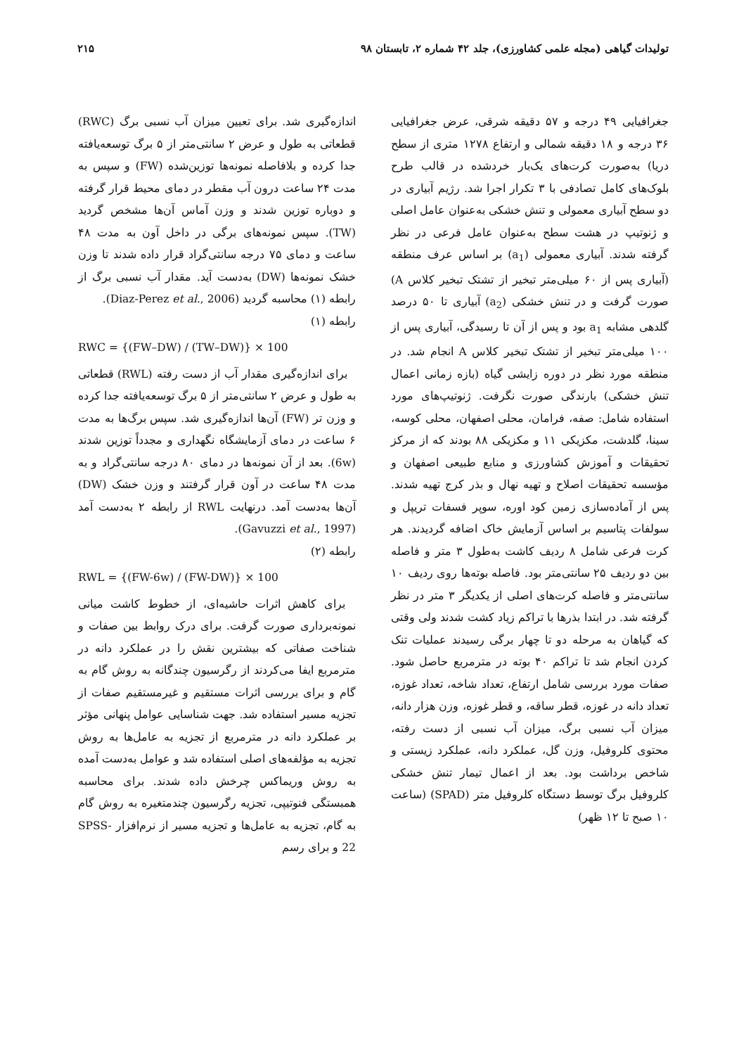تولیدات گیاهی (مجله علمی کشاورزی)، جلد ۴۲ شماره ۲، تابستان ۹۸ ۲۱۵
جغرافیایی ۴۹ درجه و ۵۷ دقیقه شرقی، عرض جغرافیایی ۳۶ درجه و ۱۸ دقیقه شمالی و ارتفاع ۱۲۷۸ متری از سطح دریا) به‌صورت کرت‌های یک‌بار خردشده در قالب طرح بلوک‌های کامل تصادفی با ۳ تکرار اجرا شد. رژیم آبیاری در دو سطح آبیاری معمولی و تنش خشکی به‌عنوان عامل اصلی و ژنوتیپ در هشت سطح به‌عنوان عامل فرعی در نظر گرفته شدند. آبیاری معمولی (a<sub>1</sub>) بر اساس عرف منطقه (آبیاری پس از ۶۰ میلی‌متر تبخیر از تشتک تبخیر کلاس A) صورت گرفت و در تنش خشکی (a<sub>2</sub>) آبیاری تا ۵۰ درصد گلدهی مشابه a<sub>1</sub> بود و پس از آن تا رسیدگی، آبیاری پس از ۱۰۰ میلی‌متر تبخیر از تشتک تبخیر کلاس A انجام شد. در منطقه مورد نظر در دوره زایشی گیاه (بازه زمانی اعمال تنش خشکی) بارندگی صورت نگرفت. ژنوتیپ‌های مورد استفاده شامل: صفه، فرامان، محلی اصفهان، محلی کوسه، سینا، گلدشت، مکزیکی ۱۱ و مکزیکی ۸۸ بودند که از مرکز تحقیقات و آموزش کشاورزی و منابع طبیعی اصفهان و مؤسسه تحقیقات اصلاح و تهیه نهال و بذر کرج تهیه شدند. پس از آماده‌سازی زمین کود اوره، سوپر فسفات تریپل و سولفات پتاسیم بر اساس آزمایش خاک اضافه گردیدند. هر کرت فرعی شامل ۸ ردیف کاشت به‌طول ۳ متر و فاصله بین دو ردیف ۲۵ سانتی‌متر بود. فاصله بوته‌ها روی ردیف ۱۰ سانتی‌متر و فاصله کرت‌های اصلی از یکدیگر ۳ متر در نظر گرفته شد. در ابتدا بذرها با تراکم زیاد کشت شدند ولی وقتی که گیاهان به مرحله دو تا چهار برگی رسیدند عملیات تنک کردن انجام شد تا تراکم ۴۰ بوته در مترمربع حاصل شود. صفات مورد بررسی شامل ارتفاع، تعداد شاخه، تعداد غوزه، تعداد دانه در غوزه، قطر ساقه، و قطر غوزه، وزن هزار دانه، میزان آب نسبی برگ، میزان آب نسبی از دست رفته، محتوی کلروفیل، وزن گل، عملکرد دانه، عملکرد زیستی و شاخص برداشت بود. بعد از اعمال تیمار تنش خشکی کلروفیل برگ توسط دستگاه کلروفیل متر (SPAD) (ساعت ۱۰ صبح تا ۱۲ ظهر)
اندازه‌گیری شد. برای تعیین میزان آب نسبی برگ (RWC) قطعاتی به طول و عرض ۲ سانتی‌متر از ۵ برگ توسعه‌یافته جدا کرده و بلافاصله نمونه‌ها توزین‌شده (FW) و سپس به مدت ۲۴ ساعت درون آب مقطر در دمای محیط قرار گرفته و دوباره توزین شدند و وزن آماس آن‌ها مشخص گردید (TW). سپس نمونه‌های برگی در داخل آون به مدت ۴۸ ساعت و دمای ۷۵ درجه سانتی‌گراد قرار داده شدند تا وزن خشک نمونه‌ها (DW) به‌دست آید. مقدار آب نسبی برگ از رابطه (۱) محاسبه گردید (Diaz-Perez et al., 2006).
رابطه (۱)
RWC = {(FW–DW) / (TW–DW)} × 100
برای اندازه‌گیری مقدار آب از دست رفته (RWL) قطعاتی به طول و عرض ۲ سانتی‌متر از ۵ برگ توسعه‌یافته جدا کرده و وزن تر (FW) آن‌ها اندازه‌گیری شد. سپس برگ‌ها به مدت ۶ ساعت در دمای آزمایشگاه نگهداری و مجدداً توزین شدند (6w). بعد از آن نمونه‌ها در دمای ۸۰ درجه سانتی‌گراد و به مدت ۴۸ ساعت در آون قرار گرفتند و وزن خشک (DW) آن‌ها به‌دست آمد. درنهایت RWL از رابطه ۲ به‌دست آمد (Gavuzzi et al., 1997).
رابطه (۲)
RWL = {(FW-6w) / (FW-DW)} × 100
برای کاهش اثرات حاشیه‌ای، از خطوط کاشت میانی نمونه‌برداری صورت گرفت. برای درک روابط بین صفات و شناخت صفاتی که بیشترین نقش را در عملکرد دانه در مترمربع ایفا می‌کردند از رگرسیون چندگانه به روش گام به گام و برای بررسی اثرات مستقیم و غیرمستقیم صفات از تجزیه مسیر استفاده شد. جهت شناسایی عوامل پنهانی مؤثر بر عملکرد دانه در مترمربع از تجزیه به عامل‌ها به روش تجزیه به مؤلفه‌های اصلی استفاده شد و عوامل به‌دست آمده به روش وریماکس چرخش داده شدند. برای محاسبه همبستگی فنوتیپی، تجزیه رگرسیون چندمتغیره به روش گام به گام، تجزیه به عامل‌ها و تجزیه مسیر از نرم‌افزار SPSS-22 و برای رسم